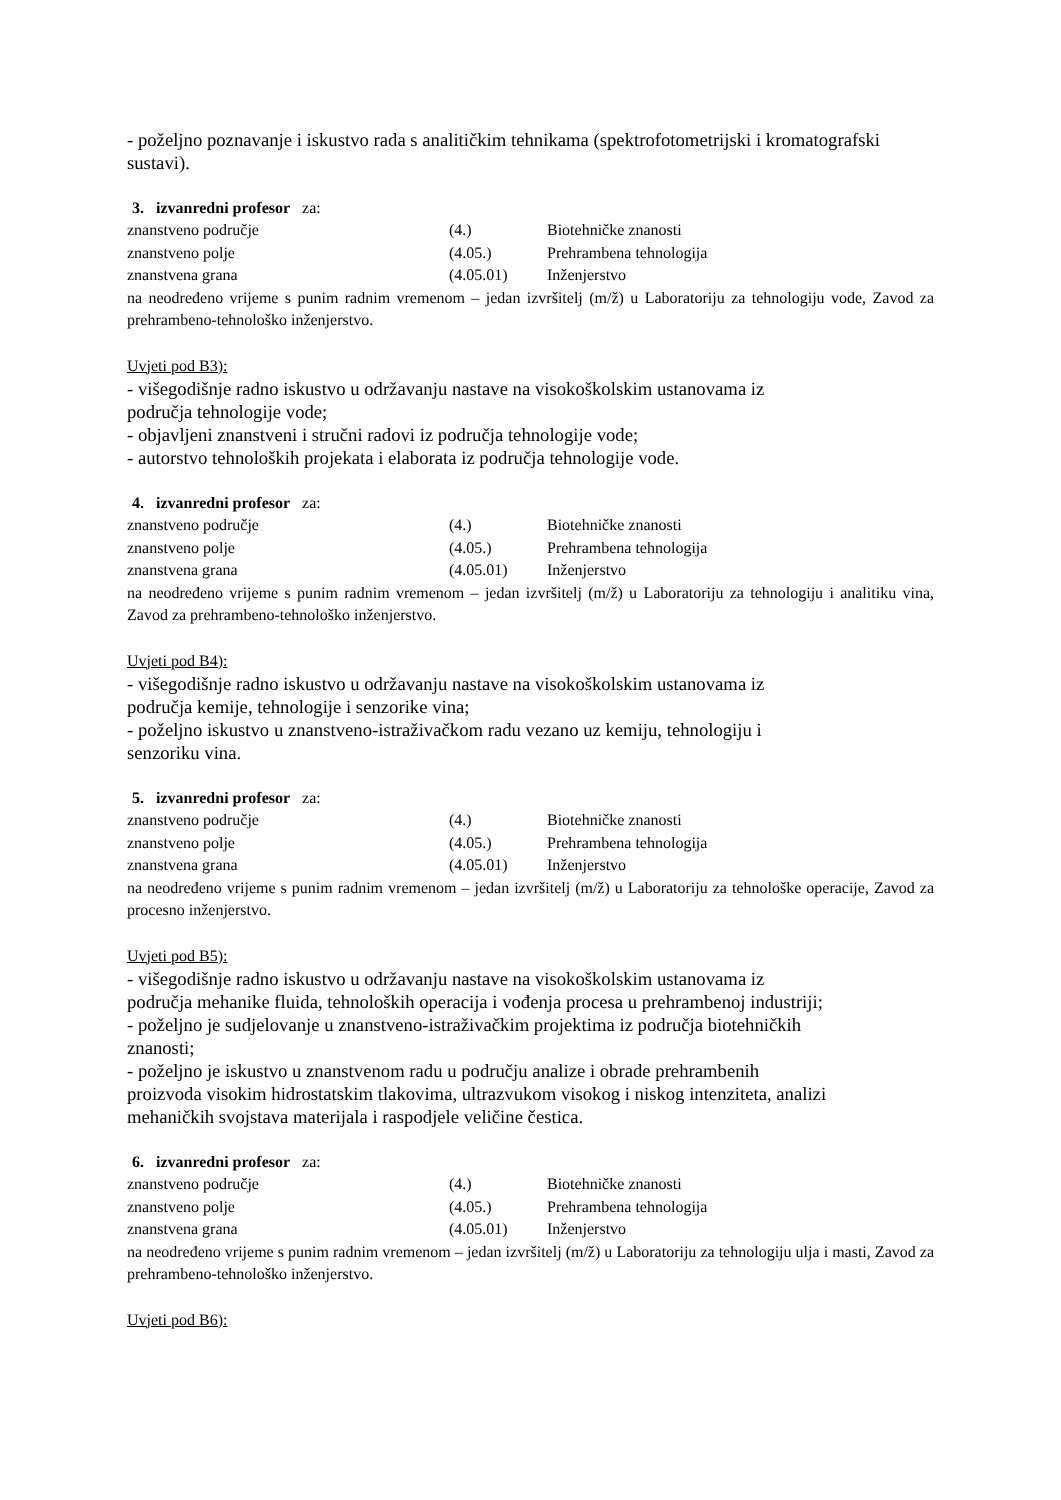- poželjno poznavanje i iskustvo rada s analitičkim tehnikama (spektrofotometrijski i kromatografski sustavi).
3. izvanredni profesor za:
| znanstveno područje | (4.) | Biotehničke znanosti |
| znanstveno polje | (4.05.) | Prehrambena tehnologija |
| znanstvena grana | (4.05.01) | Inženjerstvo |
na neodređeno vrijeme s punim radnim vremenom – jedan izvršitelj (m/ž) u Laboratoriju za tehnologiju vode, Zavod za prehrambeno-tehnološko inženjerstvo.
Uvjeti pod B3):
- višegodišnje radno iskustvo u održavanju nastave na visokoškolskim ustanovama iz
područja tehnologije vode;
- objavljeni znanstveni i stručni radovi iz područja tehnologije vode;
- autorstvo tehnoloških projekata i elaborata iz područja tehnologije vode.
4. izvanredni profesor za:
| znanstveno područje | (4.) | Biotehničke znanosti |
| znanstveno polje | (4.05.) | Prehrambena tehnologija |
| znanstvena grana | (4.05.01) | Inženjerstvo |
na neodređeno vrijeme s punim radnim vremenom – jedan izvršitelj (m/ž) u Laboratoriju za tehnologiju i analitiku vina, Zavod za prehrambeno-tehnološko inženjerstvo.
Uvjeti pod B4):
- višegodišnje radno iskustvo u održavanju nastave na visokoškolskim ustanovama iz
područja kemije, tehnologije i senzorike vina;
- poželjno iskustvo u znanstveno-istraživačkom radu vezano uz kemiju, tehnologiju i
senzoriku vina.
5. izvanredni profesor za:
| znanstveno područje | (4.) | Biotehničke znanosti |
| znanstveno polje | (4.05.) | Prehrambena tehnologija |
| znanstvena grana | (4.05.01) | Inženjerstvo |
na neodređeno vrijeme s punim radnim vremenom – jedan izvršitelj (m/ž) u Laboratoriju za tehnološke operacije, Zavod za procesno inženjerstvo.
Uvjeti pod B5):
- višegodišnje radno iskustvo u održavanju nastave na visokoškolskim ustanovama iz
područja mehanike fluida, tehnoloških operacija i vođenja procesa u prehrambenoj industriji;
- poželjno je sudjelovanje u znanstveno-istraživačkim projektima iz područja biotehničkih
znanosti;
- poželjno je iskustvo u znanstvenom radu u području analize i obrade prehrambenih
proizvoda visokim hidrostatskim tlakovima, ultrazvukom visokog i niskog intenziteta, analizi
mehaničkih svojstava materijala i raspodjele veličine čestica.
6. izvanredni profesor za:
| znanstveno područje | (4.) | Biotehničke znanosti |
| znanstveno polje | (4.05.) | Prehrambena tehnologija |
| znanstvena grana | (4.05.01) | Inženjerstvo |
na neodređeno vrijeme s punim radnim vremenom – jedan izvršitelj (m/ž) u Laboratoriju za tehnologiju ulja i masti, Zavod za prehrambeno-tehnološko inženjerstvo.
Uvjeti pod B6):